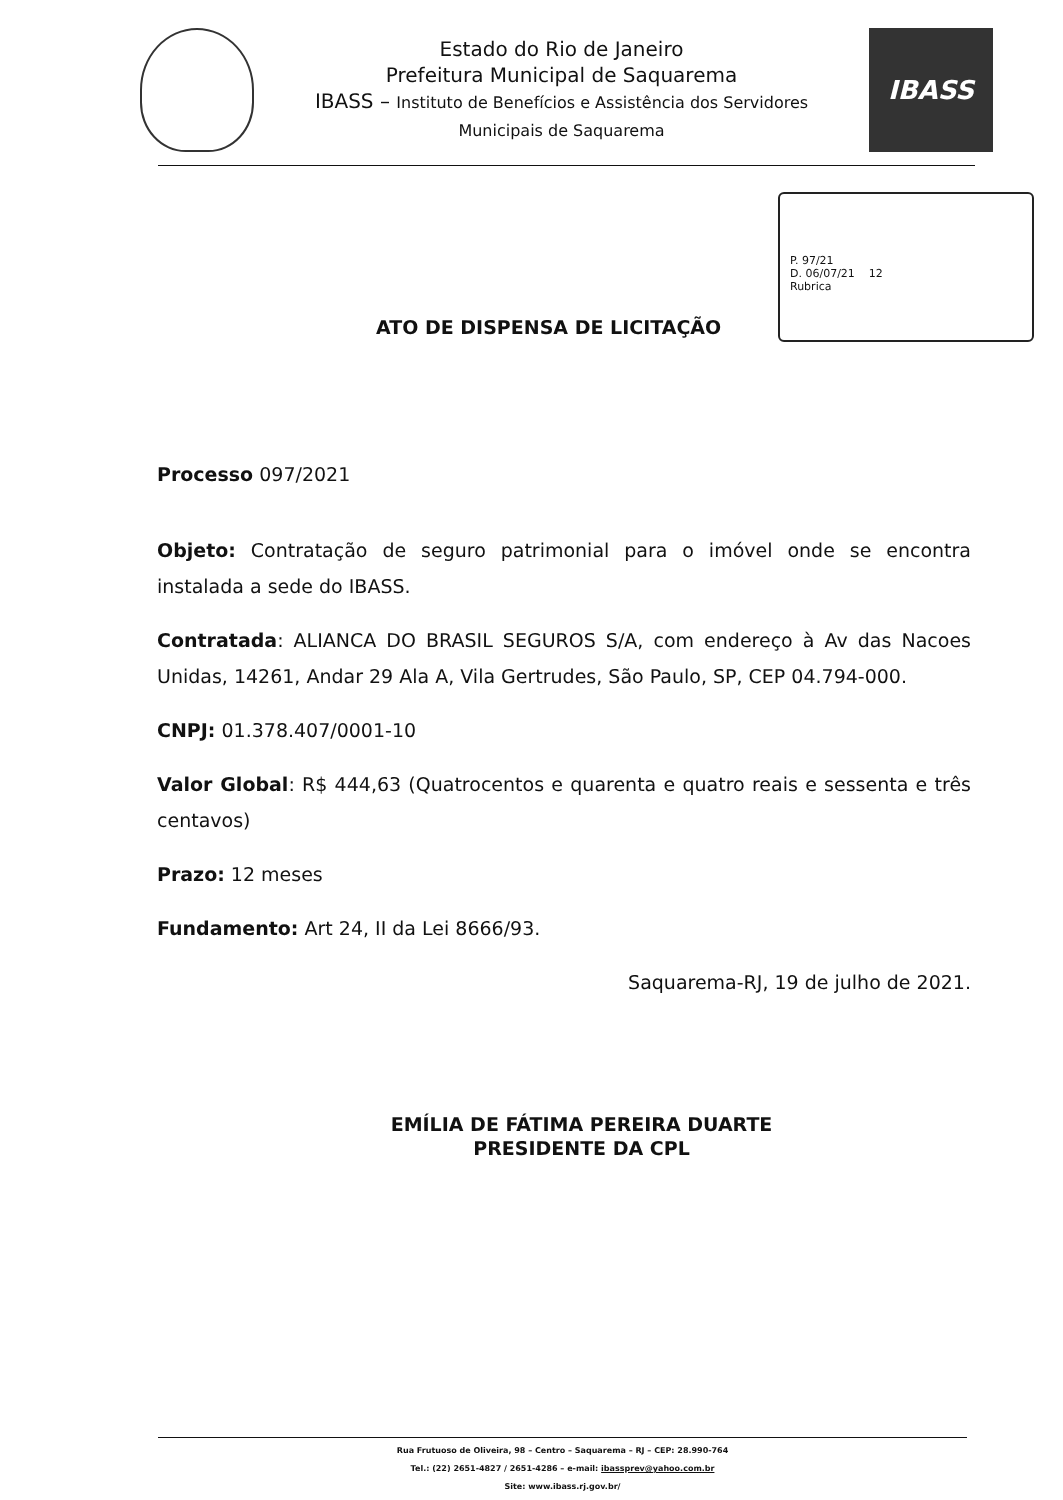Estado do Rio de Janeiro
Prefeitura Municipal de Saquarema
IBASS – Instituto de Benefícios e Assistência dos Servidores
Municipais de Saquarema
IBASS
P. 97/21
D. 06/07/21 12
Rubrica
ATO DE DISPENSA DE LICITAÇÃO
Processo 097/2021
Objeto: Contratação de seguro patrimonial para o imóvel onde se encontra instalada a sede do IBASS.
Contratada: ALIANCA DO BRASIL SEGUROS S/A, com endereço à Av das Nacoes Unidas, 14261, Andar 29 Ala A, Vila Gertrudes, São Paulo, SP, CEP 04.794-000.
CNPJ: 01.378.407/0001-10
Valor Global: R$ 444,63 (Quatrocentos e quarenta e quatro reais e sessenta e três centavos)
Prazo: 12 meses
Fundamento: Art 24, II da Lei 8666/93.
Saquarema-RJ, 19 de julho de 2021.
EMÍLIA DE FÁTIMA PEREIRA DUARTE
PRESIDENTE DA CPL
Rua Frutuoso de Oliveira, 98 – Centro – Saquarema – RJ – CEP: 28.990-764
Tel.: (22) 2651-4827 / 2651-4286 – e-mail: ibassprev@yahoo.com.br
Site: www.ibass.rj.gov.br/